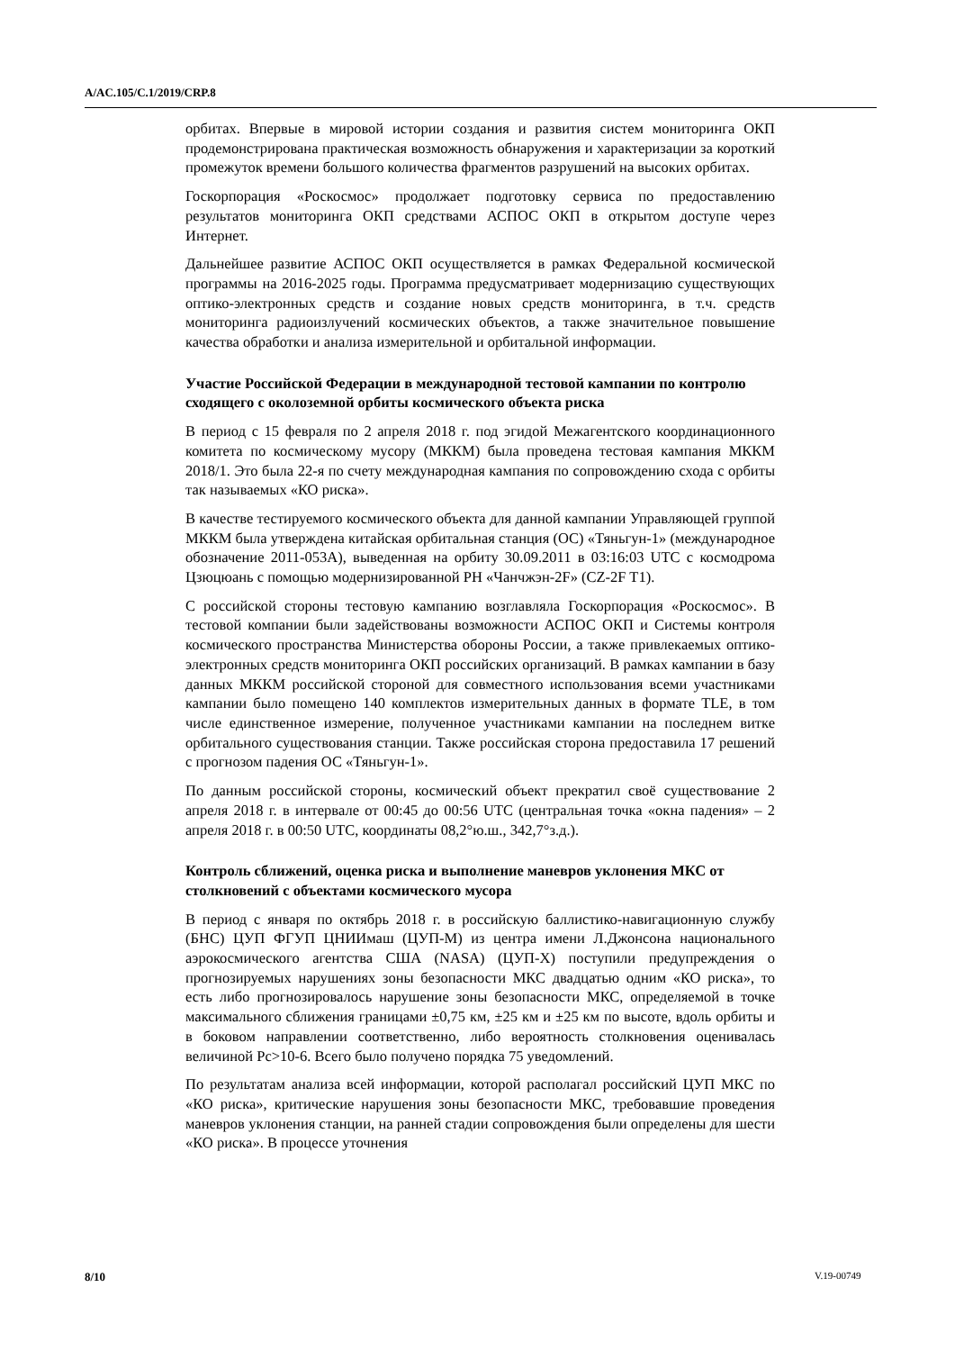A/AC.105/C.1/2019/CRP.8
орбитах. Впервые в мировой истории создания и развития систем мониторинга ОКП продемонстрирована практическая возможность обнаружения и характеризации за короткий промежуток времени большого количества фрагментов разрушений на высоких орбитах.
Госкорпорация «Роскосмос» продолжает подготовку сервиса по предоставлению результатов мониторинга ОКП средствами АСПОС ОКП в открытом доступе через Интернет.
Дальнейшее развитие АСПОС ОКП осуществляется в рамках Федеральной космической программы на 2016-2025 годы. Программа предусматривает модернизацию существующих оптико-электронных средств и создание новых средств мониторинга, в т.ч. средств мониторинга радиоизлучений космических объектов, а также значительное повышение качества обработки и анализа измерительной и орбитальной информации.
Участие Российской Федерации в международной тестовой кампании по контролю сходящего с околоземной орбиты космического объекта риска
В период с 15 февраля по 2 апреля 2018 г. под эгидой Межагентского координационного комитета по космическому мусору (МККМ) была проведена тестовая кампания МККМ 2018/1. Это была 22-я по счету международная кампания по сопровождению схода с орбиты так называемых «КО риска».
В качестве тестируемого космического объекта для данной кампании Управляющей группой МККМ была утверждена китайская орбитальная станция (ОС) «Тяньгун-1» (международное обозначение 2011-053A), выведенная на орбиту 30.09.2011 в 03:16:03 UTC с космодрома Цзюцюань с помощью модернизированной РН «Чанчжэн-2F» (CZ-2F T1).
С российской стороны тестовую кампанию возглавляла Госкорпорация «Роскосмос». В тестовой компании были задействованы возможности АСПОС ОКП и Системы контроля космического пространства Министерства обороны России, а также привлекаемых оптико-электронных средств мониторинга ОКП российских организаций. В рамках кампании в базу данных МККМ российской стороной для совместного использования всеми участниками кампании было помещено 140 комплектов измерительных данных в формате TLE, в том числе единственное измерение, полученное участниками кампании на последнем витке орбитального существования станции. Также российская сторона предоставила 17 решений с прогнозом падения ОС «Тяньгун-1».
По данным российской стороны, космический объект прекратил своё существование 2 апреля 2018 г. в интервале от 00:45 до 00:56 UTC (центральная точка «окна падения» – 2 апреля 2018 г. в 00:50 UTC, координаты 08,2°ю.ш., 342,7°з.д.).
Контроль сближений, оценка риска и выполнение маневров уклонения МКС от столкновений с объектами космического мусора
В период с января по октябрь 2018 г. в российскую баллистико-навигационную службу (БНС) ЦУП ФГУП ЦНИИмаш (ЦУП-М) из центра имени Л.Джонсона национального аэрокосмического агентства США (NASA) (ЦУП-Х) поступили предупреждения о прогнозируемых нарушениях зоны безопасности МКС двадцатью одним «КО риска», то есть либо прогнозировалось нарушение зоны безопасности МКС, определяемой в точке максимального сближения границами ±0,75 км, ±25 км и ±25 км по высоте, вдоль орбиты и в боковом направлении соответственно, либо вероятность столкновения оценивалась величиной Pc>10-6. Всего было получено порядка 75 уведомлений.
По результатам анализа всей информации, которой располагал российский ЦУП МКС по «КО риска», критические нарушения зоны безопасности МКС, требовавшие проведения маневров уклонения станции, на ранней стадии сопровождения были определены для шести «КО риска». В процессе уточнения
8/10 V.19-00749